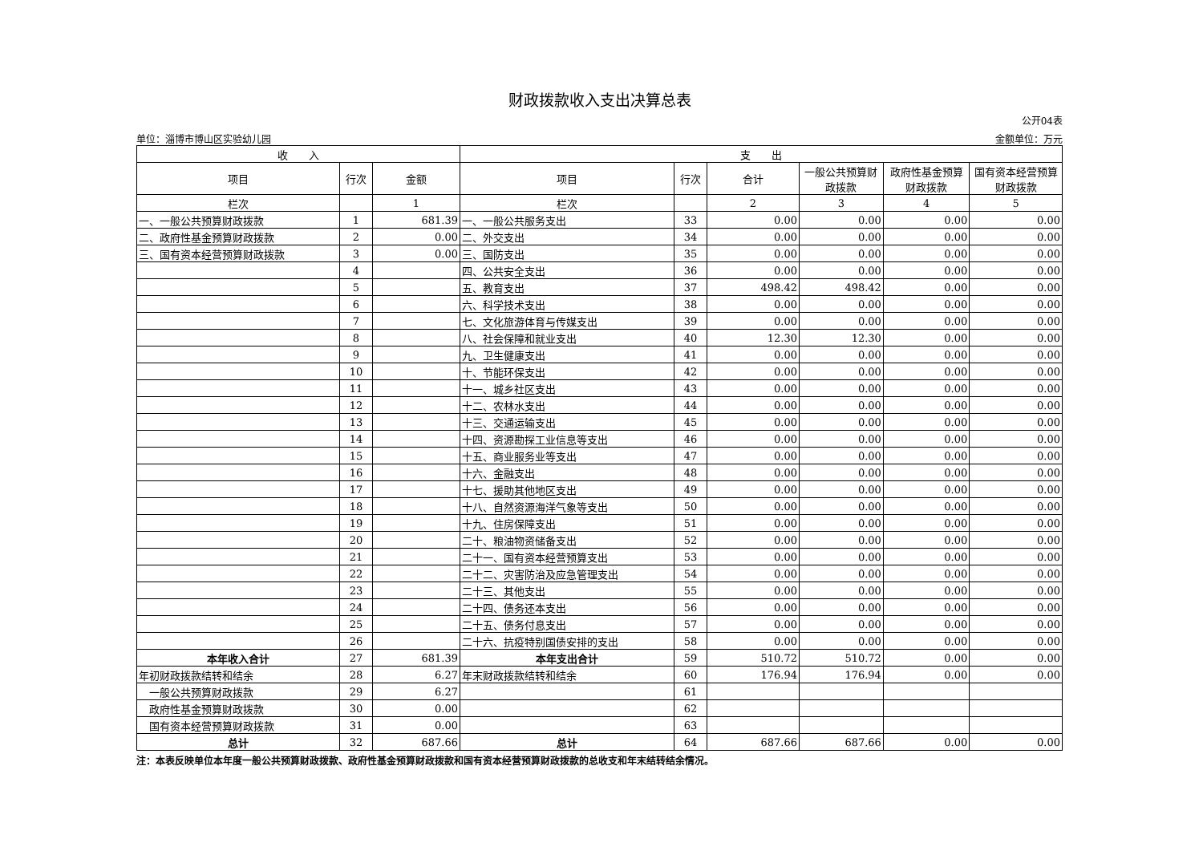财政拨款收入支出决算总表
公开04表
单位：淄博市博山区实验幼儿园 金额单位：万元
| 收 入 | | | 支 出 | | | | | |
| --- | --- | --- | --- | --- | --- | --- | --- | --- |
| 项目 | 行次 | 金额 | 项目 | 行次 | 合计 | 一般公共预算财政拨款 | 政府性基金预算财政拨款 | 国有资本经营预算财政拨款 |
| 栏次 | | 1 | 栏次 | | 2 | 3 | 4 | 5 |
| 一、一般公共预算财政拨款 | 1 | 681.39 | 一、一般公共服务支出 | 33 | 0.00 | 0.00 | 0.00 | 0.00 |
| 二、政府性基金预算财政拨款 | 2 | 0.00 | 二、外交支出 | 34 | 0.00 | 0.00 | 0.00 | 0.00 |
| 三、国有资本经营预算财政拨款 | 3 | 0.00 | 三、国防支出 | 35 | 0.00 | 0.00 | 0.00 | 0.00 |
| | 4 | | 四、公共安全支出 | 36 | 0.00 | 0.00 | 0.00 | 0.00 |
| | 5 | | 五、教育支出 | 37 | 498.42 | 498.42 | 0.00 | 0.00 |
| | 6 | | 六、科学技术支出 | 38 | 0.00 | 0.00 | 0.00 | 0.00 |
| | 7 | | 七、文化旅游体育与传媒支出 | 39 | 0.00 | 0.00 | 0.00 | 0.00 |
| | 8 | | 八、社会保障和就业支出 | 40 | 12.30 | 12.30 | 0.00 | 0.00 |
| | 9 | | 九、卫生健康支出 | 41 | 0.00 | 0.00 | 0.00 | 0.00 |
| | 10 | | 十、节能环保支出 | 42 | 0.00 | 0.00 | 0.00 | 0.00 |
| | 11 | | 十一、城乡社区支出 | 43 | 0.00 | 0.00 | 0.00 | 0.00 |
| | 12 | | 十二、农林水支出 | 44 | 0.00 | 0.00 | 0.00 | 0.00 |
| | 13 | | 十三、交通运输支出 | 45 | 0.00 | 0.00 | 0.00 | 0.00 |
| | 14 | | 十四、资源勘探工业信息等支出 | 46 | 0.00 | 0.00 | 0.00 | 0.00 |
| | 15 | | 十五、商业服务业等支出 | 47 | 0.00 | 0.00 | 0.00 | 0.00 |
| | 16 | | 十六、金融支出 | 48 | 0.00 | 0.00 | 0.00 | 0.00 |
| | 17 | | 十七、援助其他地区支出 | 49 | 0.00 | 0.00 | 0.00 | 0.00 |
| | 18 | | 十八、自然资源海洋气象等支出 | 50 | 0.00 | 0.00 | 0.00 | 0.00 |
| | 19 | | 十九、住房保障支出 | 51 | 0.00 | 0.00 | 0.00 | 0.00 |
| | 20 | | 二十、粮油物资储备支出 | 52 | 0.00 | 0.00 | 0.00 | 0.00 |
| | 21 | | 二十一、国有资本经营预算支出 | 53 | 0.00 | 0.00 | 0.00 | 0.00 |
| | 22 | | 二十二、灾害防治及应急管理支出 | 54 | 0.00 | 0.00 | 0.00 | 0.00 |
| | 23 | | 二十三、其他支出 | 55 | 0.00 | 0.00 | 0.00 | 0.00 |
| | 24 | | 二十四、债务还本支出 | 56 | 0.00 | 0.00 | 0.00 | 0.00 |
| | 25 | | 二十五、债务付息支出 | 57 | 0.00 | 0.00 | 0.00 | 0.00 |
| | 26 | | 二十六、抗疫特别国债安排的支出 | 58 | 0.00 | 0.00 | 0.00 | 0.00 |
| 本年收入合计 | 27 | 681.39 | 本年支出合计 | 59 | 510.72 | 510.72 | 0.00 | 0.00 |
| 年初财政拨款结转和结余 | 28 | 6.27 | 年末财政拨款结转和结余 | 60 | 176.94 | 176.94 | 0.00 | 0.00 |
| 一般公共预算财政拨款 | 29 | 6.27 | | 61 | | | | |
| 政府性基金预算财政拨款 | 30 | 0.00 | | 62 | | | | |
| 国有资本经营预算财政拨款 | 31 | 0.00 | | 63 | | | | |
| 总计 | 32 | 687.66 | 总计 | 64 | 687.66 | 687.66 | 0.00 | 0.00 |
注：本表反映单位本年度一般公共预算财政拨款、政府性基金预算财政拨款和国有资本经营预算财政拨款的总收支和年末结转结余情况。